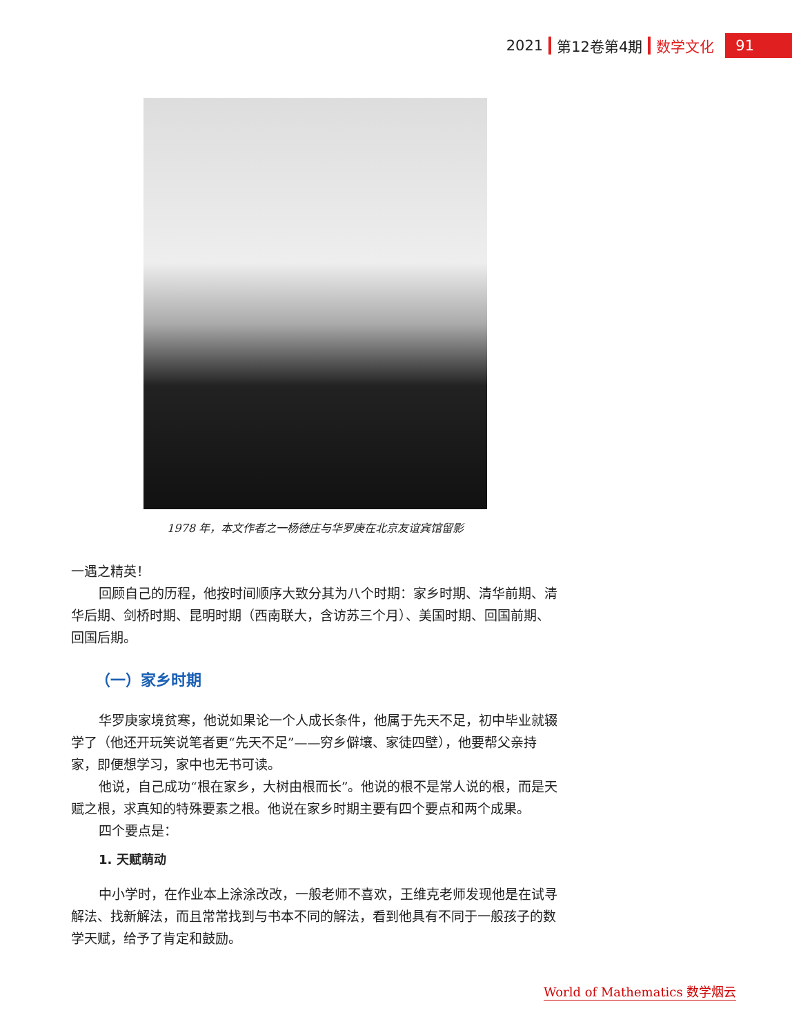2021 第12卷第4期 数学文化 91
1978 年，本文作者之一杨德庄与华罗庚在北京友谊宾馆留影
一遇之精英！
回顾自己的历程，他按时间顺序大致分其为八个时期：家乡时期、清华前期、清华后期、剑桥时期、昆明时期（西南联大，含访苏三个月）、美国时期、回国前期、回国后期。
（一）家乡时期
华罗庚家境贫寒，他说如果论一个人成长条件，他属于先天不足，初中毕业就辍学了（他还开玩笑说笔者更“先天不足”——穷乡僻壤、家徒四壁），他要帮父亲持家，即便想学习，家中也无书可读。
他说，自己成功“根在家乡，大树由根而长”。他说的根不是常人说的根，而是天赋之根，求真知的特殊要素之根。他说在家乡时期主要有四个要点和两个成果。
四个要点是：
1. 天赋萌动
中小学时，在作业本上涂涂改改，一般老师不喜欢，王维克老师发现他是在试寻解法、找新解法，而且常常找到与书本不同的解法，看到他具有不同于一般孩子的数学天赋，给予了肯定和鼓励。
World of Mathematics 数学烟云